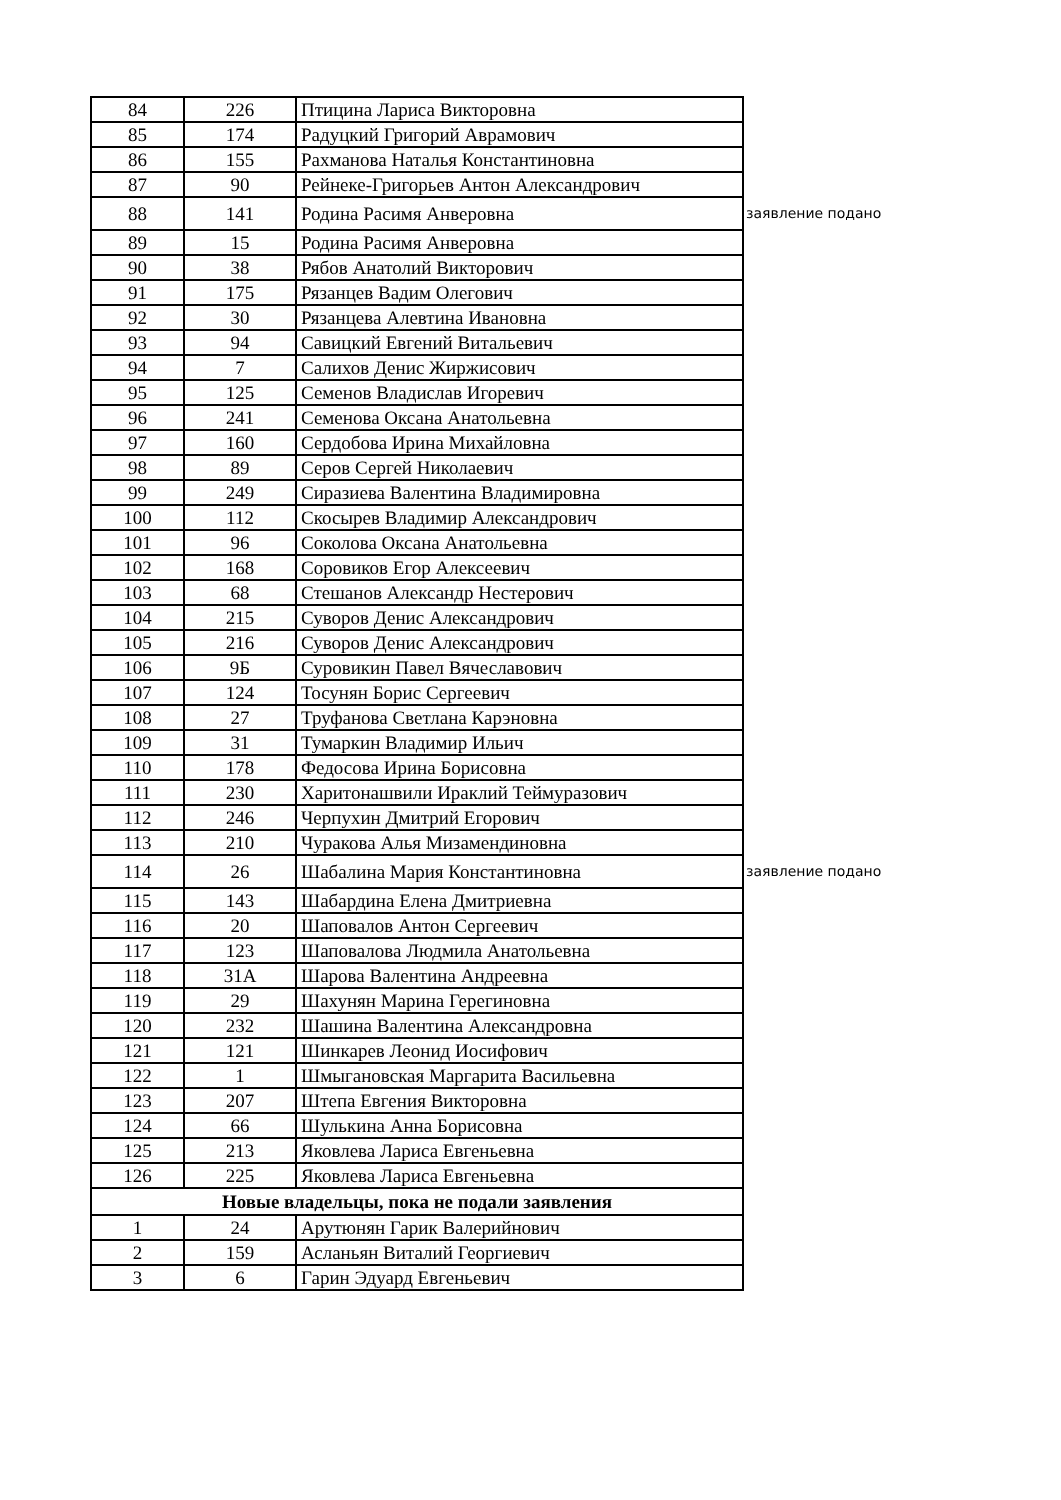| 84 | 226 | Птицина Лариса Викторовна | |
| 85 | 174 | Радуцкий Григорий Аврамович | |
| 86 | 155 | Рахманова Наталья Константиновна | |
| 87 | 90 | Рейнеке-Григорьев Антон Александрович | |
| 88 | 141 | Родина Расимя Анверовна | заявление подано |
| 89 | 15 | Родина Расимя Анверовна | |
| 90 | 38 | Рябов Анатолий Викторович | |
| 91 | 175 | Рязанцев Вадим Олегович | |
| 92 | 30 | Рязанцева Алевтина Ивановна | |
| 93 | 94 | Савицкий Евгений Витальевич | |
| 94 | 7 | Салихов Денис Жиржисович | |
| 95 | 125 | Семенов Владислав Игоревич | |
| 96 | 241 | Семенова Оксана Анатольевна | |
| 97 | 160 | Сердобова Ирина Михайловна | |
| 98 | 89 | Серов Сергей Николаевич | |
| 99 | 249 | Сиразиева Валентина Владимировна | |
| 100 | 112 | Скосырев Владимир Александрович | |
| 101 | 96 | Соколова Оксана Анатольевна | |
| 102 | 168 | Соровиков Егор Алексеевич | |
| 103 | 68 | Стешанов Александр Нестерович | |
| 104 | 215 | Суворов Денис Александрович | |
| 105 | 216 | Суворов Денис Александрович | |
| 106 | 9Б | Суровикин Павел Вячеславович | |
| 107 | 124 | Тосунян Борис Сергеевич | |
| 108 | 27 | Труфанова Светлана Карэновна | |
| 109 | 31 | Тумаркин Владимир Ильич | |
| 110 | 178 | Федосова Ирина Борисовна | |
| 111 | 230 | Харитонашвили Ираклий Теймуразович | |
| 112 | 246 | Черпухин Дмитрий Егорович | |
| 113 | 210 | Чуракова Алья Мизамендиновна | |
| 114 | 26 | Шабалина Мария Константиновна | заявление подано |
| 115 | 143 | Шабардина Елена Дмитриевна | |
| 116 | 20 | Шаповалов Антон Сергеевич | |
| 117 | 123 | Шаповалова Людмила Анатольевна | |
| 118 | 31А | Шарова Валентина Андреевна | |
| 119 | 29 | Шахунян Марина Герегиновна | |
| 120 | 232 | Шашина Валентина Александровна | |
| 121 | 121 | Шинкарев Леонид Иосифович | |
| 122 | 1 | Шмыгановская Маргарита Васильевна | |
| 123 | 207 | Штепа Евгения Викторовна | |
| 124 | 66 | Шулькина Анна Борисовна | |
| 125 | 213 | Яковлева Лариса Евгеньевна | |
| 126 | 225 | Яковлева Лариса Евгеньевна | |
| Новые владельцы, пока не подали заявления | | | |
| 1 | 24 | Арутюнян Гарик Валерийнович | |
| 2 | 159 | Асланьян Виталий Георгиевич | |
| 3 | 6 | Гарин Эдуард Евгеньевич | |